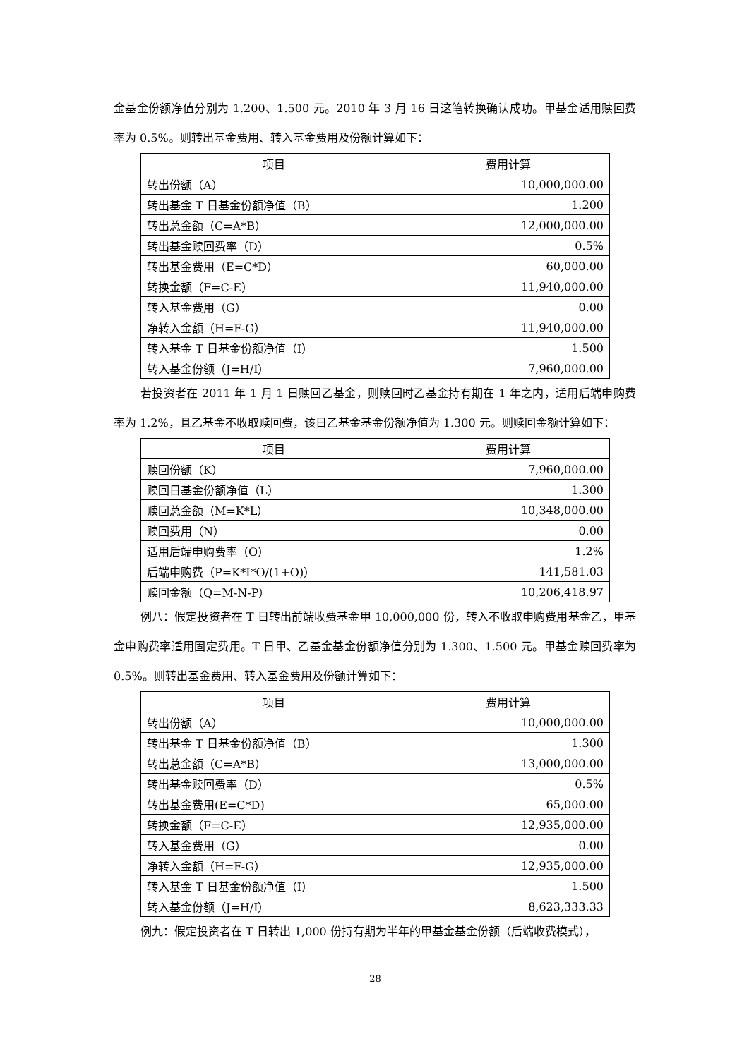金基金份额净值分别为 1.200、1.500 元。2010 年 3 月 16 日这笔转换确认成功。甲基金适用赎回费率为 0.5%。则转出基金费用、转入基金费用及份额计算如下：
| 项目 | 费用计算 |
| --- | --- |
| 转出份额（A） | 10,000,000.00 |
| 转出基金 T 日基金份额净值（B） | 1.200 |
| 转出总金额（C=A*B） | 12,000,000.00 |
| 转出基金赎回费率（D） | 0.5% |
| 转出基金费用（E=C*D） | 60,000.00 |
| 转换金额（F=C-E） | 11,940,000.00 |
| 转入基金费用（G） | 0.00 |
| 净转入金额（H=F-G） | 11,940,000.00 |
| 转入基金 T 日基金份额净值（I） | 1.500 |
| 转入基金份额（J=H/I） | 7,960,000.00 |
若投资者在 2011 年 1 月 1 日赎回乙基金，则赎回时乙基金持有期在 1 年之内，适用后端申购费率为 1.2%，且乙基金不收取赎回费，该日乙基金基金份额净值为 1.300 元。则赎回金额计算如下：
| 项目 | 费用计算 |
| --- | --- |
| 赎回份额（K） | 7,960,000.00 |
| 赎回日基金份额净值（L） | 1.300 |
| 赎回总金额（M=K*L） | 10,348,000.00 |
| 赎回费用（N） | 0.00 |
| 适用后端申购费率（O） | 1.2% |
| 后端申购费（P=K*I*O/(1+O)） | 141,581.03 |
| 赎回金额（Q=M-N-P） | 10,206,418.97 |
例八：假定投资者在 T 日转出前端收费基金甲 10,000,000 份，转入不收取申购费用基金乙，甲基金申购费率适用固定费用。T 日甲、乙基金基金份额净值分别为 1.300、1.500 元。甲基金赎回费率为 0.5%。则转出基金费用、转入基金费用及份额计算如下：
| 项目 | 费用计算 |
| --- | --- |
| 转出份额（A） | 10,000,000.00 |
| 转出基金 T 日基金份额净值（B） | 1.300 |
| 转出总金额（C=A*B） | 13,000,000.00 |
| 转出基金赎回费率（D） | 0.5% |
| 转出基金费用(E=C*D) | 65,000.00 |
| 转换金额（F=C-E） | 12,935,000.00 |
| 转入基金费用（G） | 0.00 |
| 净转入金额（H=F-G） | 12,935,000.00 |
| 转入基金 T 日基金份额净值（I） | 1.500 |
| 转入基金份额（J=H/I） | 8,623,333.33 |
例九：假定投资者在 T 日转出 1,000 份持有期为半年的甲基金基金份额（后端收费模式），
28